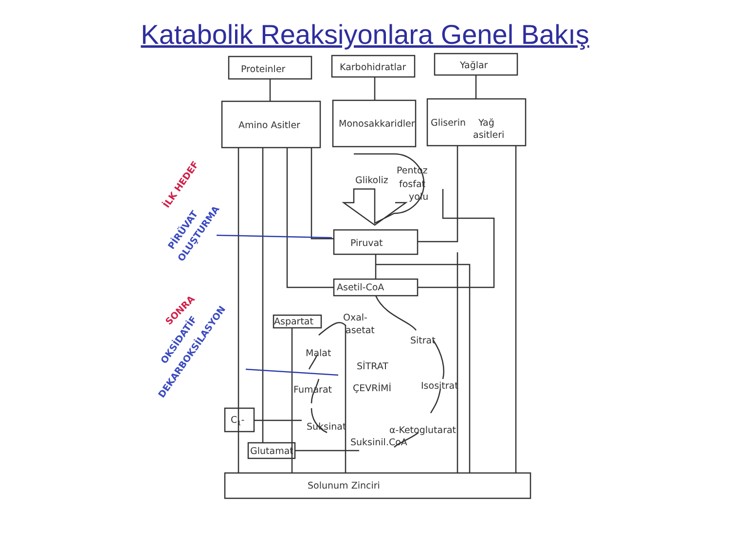Katabolik Reaksiyonlara Genel Bakış
Proteinler
Karbohidratlar
Yağlar
Amino Asitler
Monosakkaridler
Gliserin
Yağ
asitleri
Glikoliz
Pentoz
fosfat
yolu
Piruvat
Asetil-CoA
Aspartat
Oxal-
asetat
Sitrat
Malat
SİTRAT
ÇEVRİMİ
Isositrat
Fumarat
Suksinat
α-Ketoglutarat
Suksinil.CoA
C1-
Glutamat
Solunum Zinciri
İLK HEDEF
PİRÜVAT
OLUŞTURMA
SONRA
OKSİDATİF
DEKARBOKSİLASYON